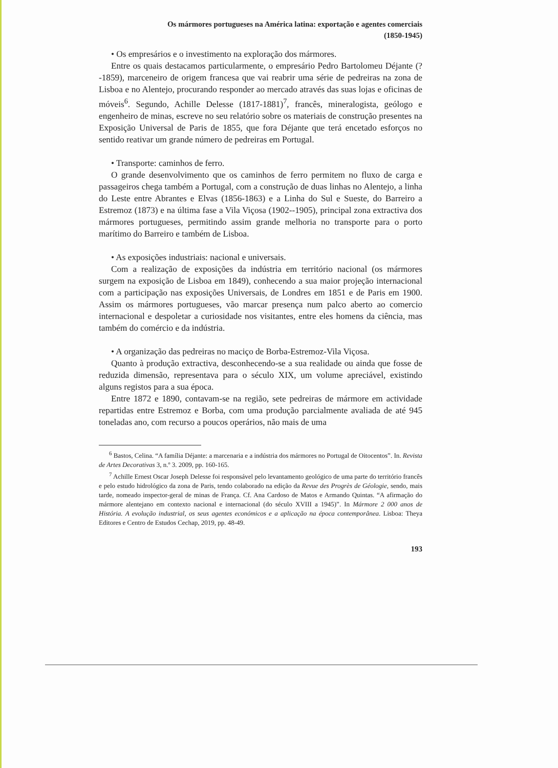Os mármores portugueses na América latina: exportação e agentes comerciais
(1850-1945)
• Os empresários e o investimento na exploração dos mármores.
Entre os quais destacamos particularmente, o empresário Pedro Bartolomeu Déjante (?-1859), marceneiro de origem francesa que vai reabrir uma série de pedreiras na zona de Lisboa e no Alentejo, procurando responder ao mercado através das suas lojas e oficinas de móveis<sup>6</sup>. Segundo, Achille Delesse (1817-1881)<sup>7</sup>, francês, mineralogista, geólogo e engenheiro de minas, escreve no seu relatório sobre os materiais de construção presentes na Exposição Universal de Paris de 1855, que fora Déjante que terá encetado esforços no sentido reativar um grande número de pedreiras em Portugal.
• Transporte: caminhos de ferro.
O grande desenvolvimento que os caminhos de ferro permitem no fluxo de carga e passageiros chega também a Portugal, com a construção de duas linhas no Alentejo, a linha do Leste entre Abrantes e Elvas (1856-1863) e a Linha do Sul e Sueste, do Barreiro a Estremoz (1873) e na última fase a Vila Viçosa (1902--1905), principal zona extractiva dos mármores portugueses, permitindo assim grande melhoria no transporte para o porto marítimo do Barreiro e também de Lisboa.
• As exposições industriais: nacional e universais.
Com a realização de exposições da indústria em território nacional (os mármores surgem na exposição de Lisboa em 1849), conhecendo a sua maior projeção internacional com a participação nas exposições Universais, de Londres em 1851 e de Paris em 1900. Assim os mármores portugueses, vão marcar presença num palco aberto ao comercio internacional e despoletar a curiosidade nos visitantes, entre eles homens da ciência, mas também do comércio e da indústria.
• A organização das pedreiras no maciço de Borba-Estremoz-Vila Viçosa.
Quanto à produção extractiva, desconhecendo-se a sua realidade ou ainda que fosse de reduzida dimensão, representava para o século XIX, um volume apreciável, existindo alguns registos para a sua época.
Entre 1872 e 1890, contavam-se na região, sete pedreiras de mármore em actividade repartidas entre Estremoz e Borba, com uma produção parcialmente avaliada de até 945 toneladas ano, com recurso a poucos operários, não mais de uma
<sup>6</sup> Bastos, Celina. “A família Déjante: a marcenaria e a indústria dos mármores no Portugal de Oitocentos”. In. Revista de Artes Decorativas 3, n.º 3. 2009, pp. 160-165.
<sup>7</sup> Achille Ernest Oscar Joseph Delesse foi responsável pelo levantamento geológico de uma parte do território francês e pelo estudo hidrológico da zona de Paris, tendo colaborado na edição da Revue des Progrès de Géologie, sendo, mais tarde, nomeado inspector-geral de minas de França. Cf. Ana Cardoso de Matos e Armando Quintas. “A afirmação do mármore alentejano em contexto nacional e internacional (do século XVIII a 1945)”. In Mármore 2 000 anos de História. A evolução industrial, os seus agentes económicos e a aplicação na época contemporânea. Lisboa: Theya Editores e Centro de Estudos Cechap, 2019, pp. 48-49.
193